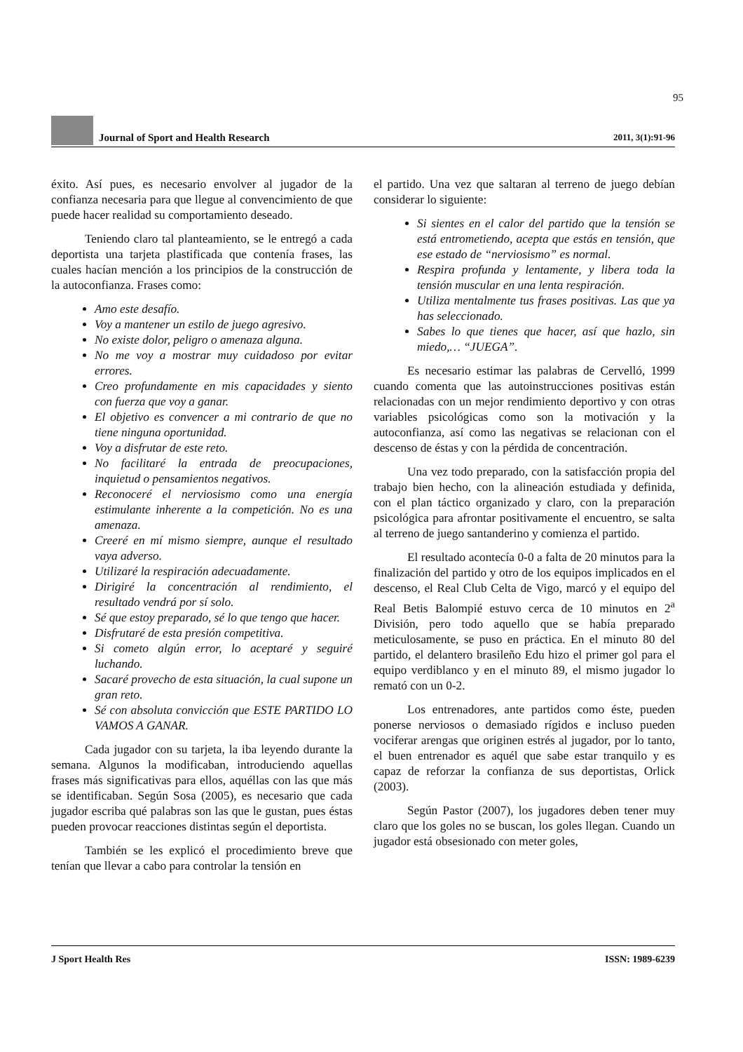95
Journal of Sport and Health Research 2011, 3(1):91-96
éxito. Así pues, es necesario envolver al jugador de la confianza necesaria para que llegue al convencimiento de que puede hacer realidad su comportamiento deseado.
Teniendo claro tal planteamiento, se le entregó a cada deportista una tarjeta plastificada que contenía frases, las cuales hacían mención a los principios de la construcción de la autoconfianza. Frases como:
Amo este desafío.
Voy a mantener un estilo de juego agresivo.
No existe dolor, peligro o amenaza alguna.
No me voy a mostrar muy cuidadoso por evitar errores.
Creo profundamente en mis capacidades y siento con fuerza que voy a ganar.
El objetivo es convencer a mi contrario de que no tiene ninguna oportunidad.
Voy a disfrutar de este reto.
No facilitaré la entrada de preocupaciones, inquietud o pensamientos negativos.
Reconoceré el nerviosismo como una energía estimulante inherente a la competición. No es una amenaza.
Creeré en mí mismo siempre, aunque el resultado vaya adverso.
Utilizaré la respiración adecuadamente.
Dirigiré la concentración al rendimiento, el resultado vendrá por sí solo.
Sé que estoy preparado, sé lo que tengo que hacer.
Disfrutaré de esta presión competitiva.
Si cometo algún error, lo aceptaré y seguiré luchando.
Sacaré provecho de esta situación, la cual supone un gran reto.
Sé con absoluta convicción que ESTE PARTIDO LO VAMOS A GANAR.
Cada jugador con su tarjeta, la iba leyendo durante la semana. Algunos la modificaban, introduciendo aquellas frases más significativas para ellos, aquéllas con las que más se identificaban. Según Sosa (2005), es necesario que cada jugador escriba qué palabras son las que le gustan, pues éstas pueden provocar reacciones distintas según el deportista.
También se les explicó el procedimiento breve que tenían que llevar a cabo para controlar la tensión en
el partido. Una vez que saltaran al terreno de juego debían considerar lo siguiente:
Si sientes en el calor del partido que la tensión se está entrometiendo, acepta que estás en tensión, que ese estado de “nerviosismo” es normal.
Respira profunda y lentamente, y libera toda la tensión muscular en una lenta respiración.
Utiliza mentalmente tus frases positivas. Las que ya has seleccionado.
Sabes lo que tienes que hacer, así que hazlo, sin miedo,… “JUEGA”.
Es necesario estimar las palabras de Cervelló, 1999 cuando comenta que las autoinstrucciones positivas están relacionadas con un mejor rendimiento deportivo y con otras variables psicológicas como son la motivación y la autoconfianza, así como las negativas se relacionan con el descenso de éstas y con la pérdida de concentración.
Una vez todo preparado, con la satisfacción propia del trabajo bien hecho, con la alineación estudiada y definida, con el plan táctico organizado y claro, con la preparación psicológica para afrontar positivamente el encuentro, se salta al terreno de juego santanderino y comienza el partido.
El resultado acontecía 0-0 a falta de 20 minutos para la finalización del partido y otro de los equipos implicados en el descenso, el Real Club Celta de Vigo, marcó y el equipo del Real Betis Balompié estuvo cerca de 10 minutos en 2<sup>a</sup> División, pero todo aquello que se había preparado meticulosamente, se puso en práctica. En el minuto 80 del partido, el delantero brasileño Edu hizo el primer gol para el equipo verdiblanco y en el minuto 89, el mismo jugador lo remató con un 0-2.
Los entrenadores, ante partidos como éste, pueden ponerse nerviosos o demasiado rígidos e incluso pueden vociferar arengas que originen estrés al jugador, por lo tanto, el buen entrenador es aquél que sabe estar tranquilo y es capaz de reforzar la confianza de sus deportistas, Orlick (2003).
Según Pastor (2007), los jugadores deben tener muy claro que los goles no se buscan, los goles llegan. Cuando un jugador está obsesionado con meter goles,
J Sport Health Res ISSN: 1989-6239